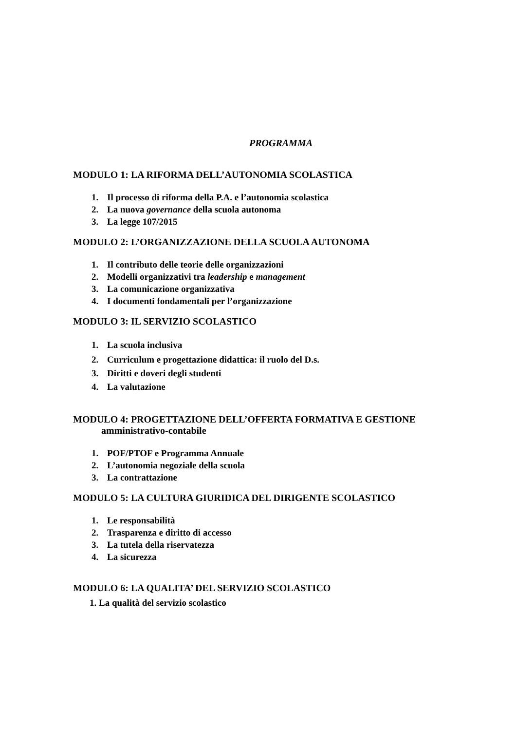PROGRAMMA
MODULO 1: LA RIFORMA DELL’AUTONOMIA SCOLASTICA
1. Il processo di riforma della P.A. e l’autonomia scolastica
2. La nuova governance della scuola autonoma
3. La legge 107/2015
MODULO 2: L’ORGANIZZAZIONE DELLA SCUOLA AUTONOMA
1. Il contributo delle teorie delle organizzazioni
2. Modelli organizzativi tra leadership e management
3. La comunicazione organizzativa
4. I documenti fondamentali per l’organizzazione
MODULO 3: IL SERVIZIO SCOLASTICO
1. La scuola inclusiva
2. Curriculum e progettazione didattica: il ruolo del D.s.
3. Diritti e doveri degli studenti
4. La valutazione
MODULO 4: PROGETTAZIONE DELL’OFFERTA FORMATIVA E GESTIONE
amministrativo-contabile
1. POF/PTOF e Programma Annuale
2. L’autonomia negoziale della scuola
3. La contrattazione
MODULO 5: LA CULTURA GIURIDICA DEL DIRIGENTE SCOLASTICO
1. Le responsabilità
2. Trasparenza e diritto di accesso
3. La tutela della riservatezza
4. La sicurezza
MODULO 6: LA QUALITA’ DEL SERVIZIO SCOLASTICO
1. La qualità del servizio scolastico